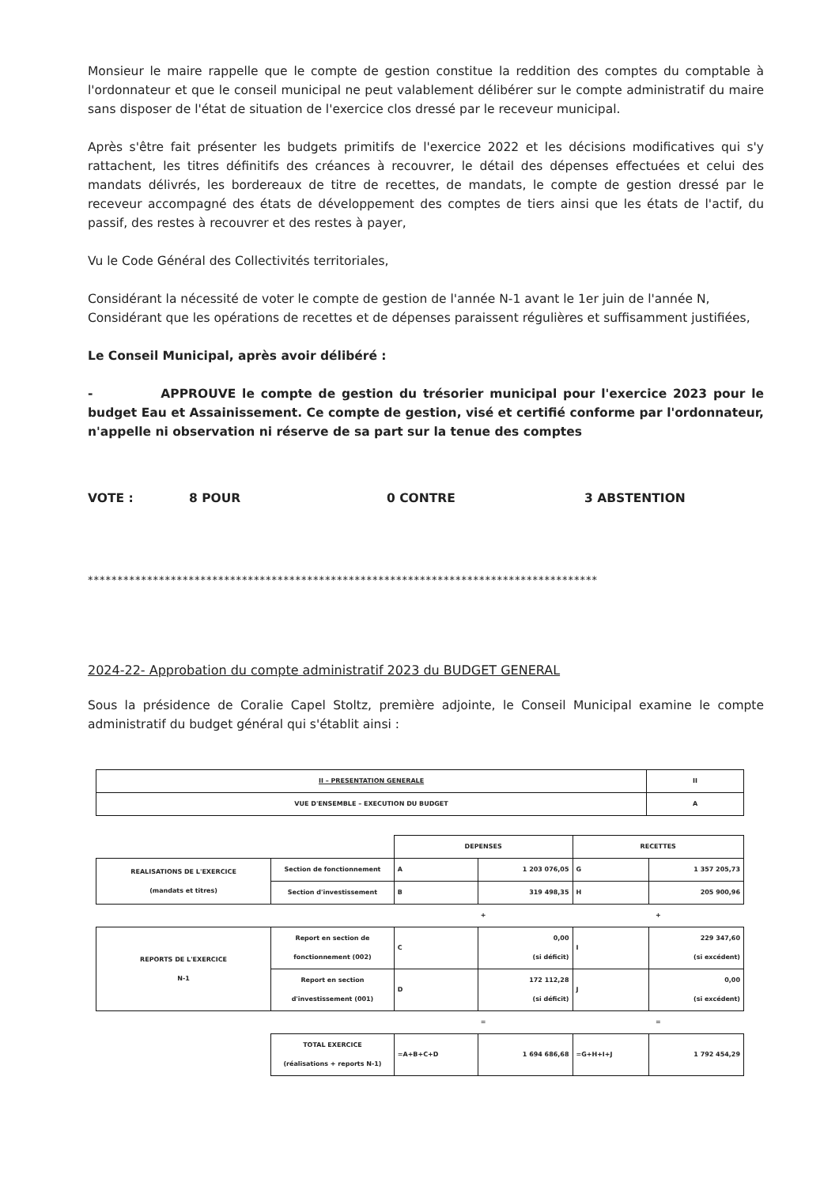Monsieur le maire rappelle que le compte de gestion constitue la reddition des comptes du comptable à l'ordonnateur et que le conseil municipal ne peut valablement délibérer sur le compte administratif du maire sans disposer de l'état de situation de l'exercice clos dressé par le receveur municipal.
Après s'être fait présenter les budgets primitifs de l'exercice 2022 et les décisions modificatives qui s'y rattachent, les titres définitifs des créances à recouvrer, le détail des dépenses effectuées et celui des mandats délivrés, les bordereaux de titre de recettes, de mandats, le compte de gestion dressé par le receveur accompagné des états de développement des comptes de tiers ainsi que les états de l'actif, du passif, des restes à recouvrer et des restes à payer,
Vu le Code Général des Collectivités territoriales,
Considérant la nécessité de voter le compte de gestion de l'année N-1 avant le 1er juin de l'année N,
Considérant que les opérations de recettes et de dépenses paraissent régulières et suffisamment justifiées,
Le Conseil Municipal, après avoir délibéré :
- APPROUVE le compte de gestion du trésorier municipal pour l'exercice 2023 pour le budget Eau et Assainissement. Ce compte de gestion, visé et certifié conforme par l'ordonnateur, n'appelle ni observation ni réserve de sa part sur la tenue des comptes
VOTE : 8 POUR 0 CONTRE 3 ABSTENTION
**************************************************************************************
2024-22- Approbation du compte administratif 2023 du BUDGET GENERAL
Sous la présidence de Coralie Capel Stoltz, première adjointe, le Conseil Municipal examine le compte administratif du budget général qui s'établit ainsi :
| II – PRESENTATION GENERALE | II |
| VUE D'ENSEMBLE – EXECUTION DU BUDGET | A |
| | | DEPENSES | | RECETTES | |
| REALISATIONS DE L'EXERCICE (mandats et titres) | Section de fonctionnement | A | 1 203 076,05 | G | 1 357 205,73 |
| | Section d'investissement | B | 319 498,35 | H | 205 900,96 |
| | | + | | + | |
| REPORTS DE L'EXERCICE N-1 | Report en section de fonctionnement (002) | C | 0,00 (si déficit) | I | 229 347,60 (si excédent) |
| | Report en section d'investissement (001) | D | 172 112,28 (si déficit) | J | 0,00 (si excédent) |
| | | = | | = | |
| | TOTAL EXERCICE (réalisations + reports N-1) | =A+B+C+D | 1 694 686,68 | =G+H+I+J | 1 792 454,29 |